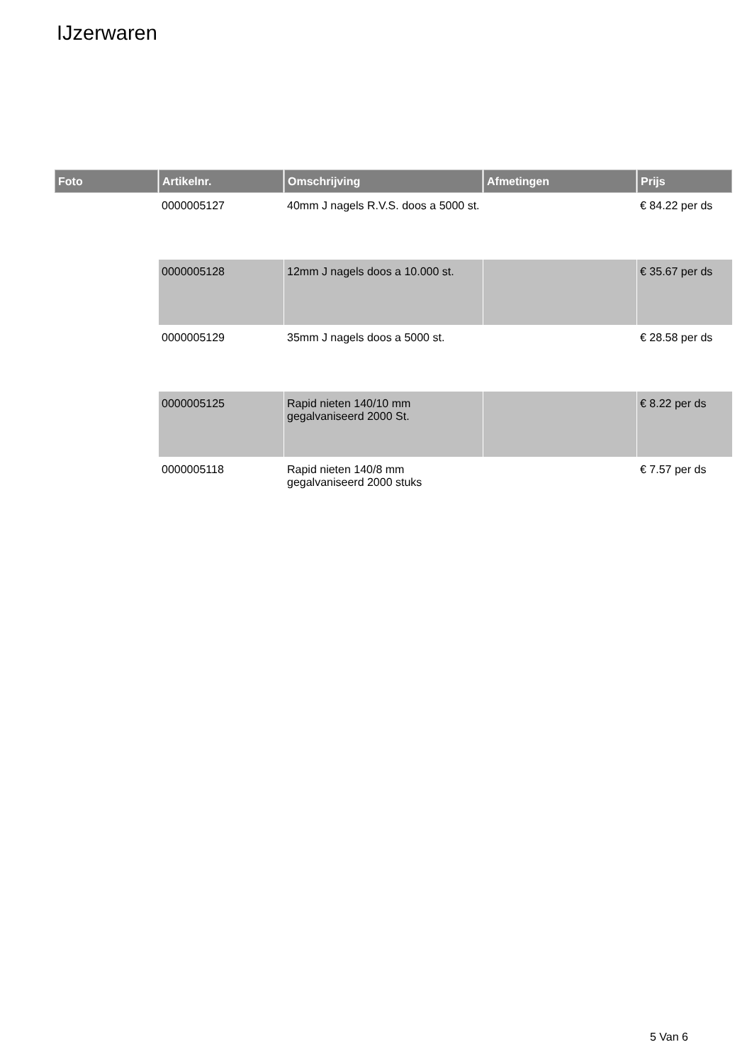IJzerwaren
| Foto | Artikelnr. | Omschrijving | Afmetingen | Prijs |
| --- | --- | --- | --- | --- |
| | 0000005127 | 40mm J nagels R.V.S. doos a 5000 st. | | € 84.22 per ds |
| | 0000005128 | 12mm J nagels doos a 10.000 st. | | € 35.67 per ds |
| | 0000005129 | 35mm J nagels doos a 5000 st. | | € 28.58 per ds |
| | 0000005125 | Rapid nieten 140/10 mm gegalvaniseerd 2000 St. | | € 8.22 per ds |
| | 0000005118 | Rapid nieten 140/8 mm gegalvaniseerd 2000 stuks | | € 7.57 per ds |
5 Van 6